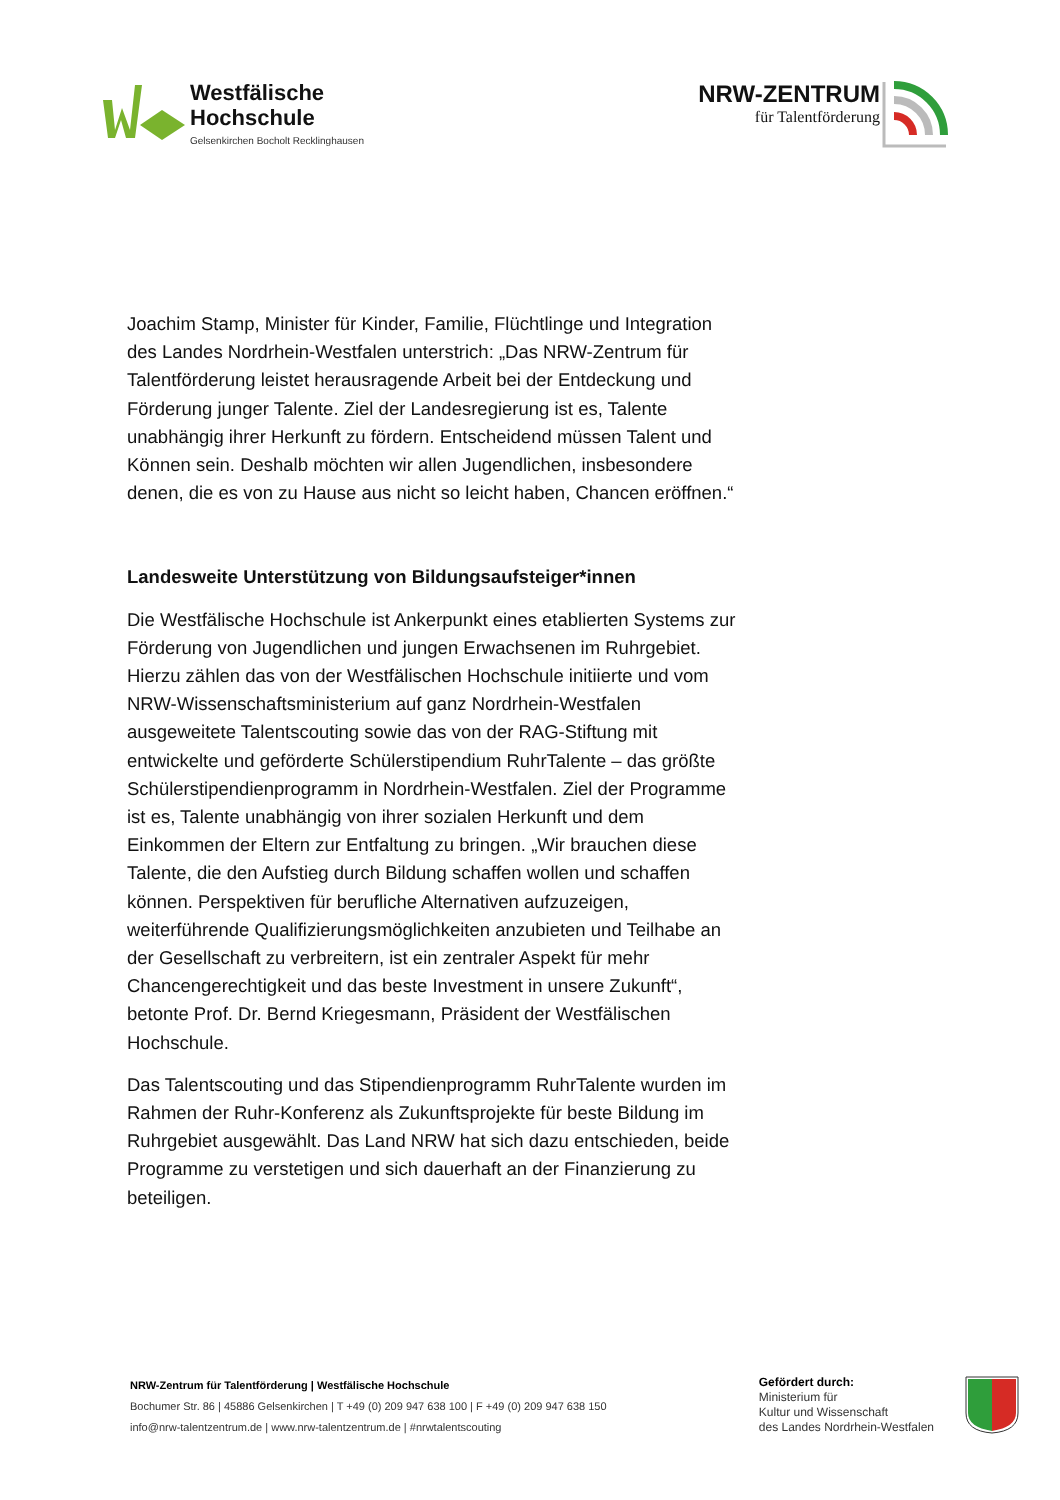Westfälische
Hochschule
Gelsenkirchen Bocholt Recklinghausen
NRW-ZENTRUM
für Talentförderung
Joachim Stamp, Minister für Kinder, Familie, Flüchtlinge und Integration des Landes Nordrhein-Westfalen unterstrich: „Das NRW-Zentrum für Talentförderung leistet herausragende Arbeit bei der Entdeckung und Förderung junger Talente. Ziel der Landesregierung ist es, Talente unabhängig ihrer Herkunft zu fördern. Entscheidend müssen Talent und Können sein. Deshalb möchten wir allen Jugendlichen, insbesondere denen, die es von zu Hause aus nicht so leicht haben, Chancen eröffnen.“
Landesweite Unterstützung von Bildungsaufsteiger*innen
Die Westfälische Hochschule ist Ankerpunkt eines etablierten Systems zur Förderung von Jugendlichen und jungen Erwachsenen im Ruhrgebiet. Hierzu zählen das von der Westfälischen Hochschule initiierte und vom NRW-Wissenschaftsministerium auf ganz Nordrhein-Westfalen ausgeweitete Talentscouting sowie das von der RAG-Stiftung mit entwickelte und geförderte Schülerstipendium RuhrTalente – das größte Schülerstipendienprogramm in Nordrhein-Westfalen. Ziel der Programme ist es, Talente unabhängig von ihrer sozialen Herkunft und dem Einkommen der Eltern zur Entfaltung zu bringen. „Wir brauchen diese Talente, die den Aufstieg durch Bildung schaffen wollen und schaffen können. Perspektiven für berufliche Alternativen aufzuzeigen, weiterführende Qualifizierungsmöglichkeiten anzubieten und Teilhabe an der Gesellschaft zu verbreitern, ist ein zentraler Aspekt für mehr Chancengerechtigkeit und das beste Investment in unsere Zukunft“, betonte Prof. Dr. Bernd Kriegesmann, Präsident der Westfälischen Hochschule.
Das Talentscouting und das Stipendienprogramm RuhrTalente wurden im Rahmen der Ruhr-Konferenz als Zukunftsprojekte für beste Bildung im Ruhrgebiet ausgewählt. Das Land NRW hat sich dazu entschieden, beide Programme zu verstetigen und sich dauerhaft an der Finanzierung zu beteiligen.
NRW-Zentrum für Talentförderung | Westfälische Hochschule
Bochumer Str. 86 | 45886 Gelsenkirchen | T +49 (0) 209 947 638 100 | F +49 (0) 209 947 638 150
info@nrw-talentzentrum.de | www.nrw-talentzentrum.de | #nrwtalentscouting
Gefördert durch:
Ministerium für
Kultur und Wissenschaft
des Landes Nordrhein-Westfalen